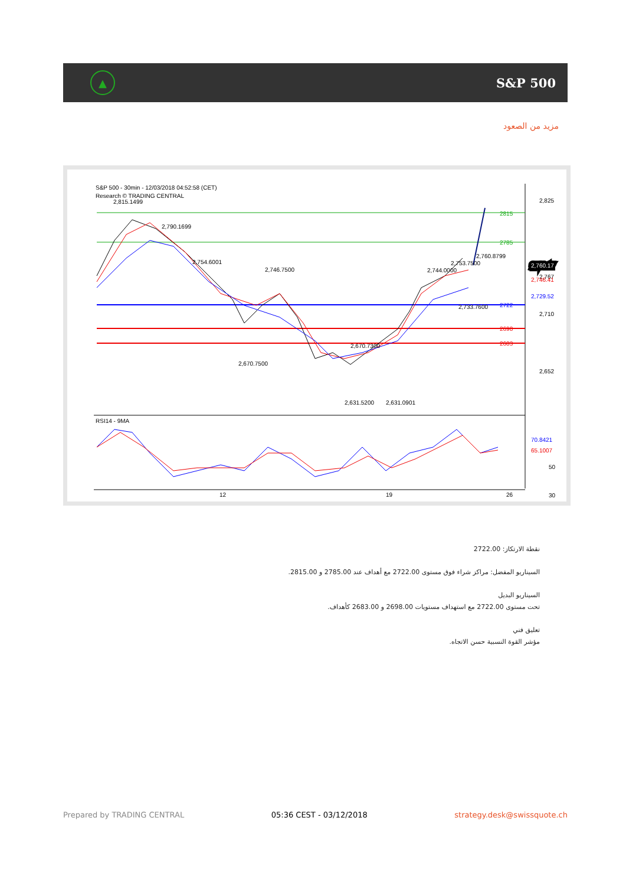▲
S&P 500
مزيد من الصعود
S&P 500 - 30min - 12/03/2018 04:52:58 (CET)
Research © TRADING CENTRAL
2815
2785
2722
2698
2683
2,825
2,767
2,710
2,652
2,760.17
2,746.41
2,729.52
2,815.1499
2,790.1699
2,754.6001
2,746.7500
2,670.7500
2,670.7300
2,631.5200
2,631.0901
2,744.0000
2,753.7500
2,760.8799
2,733.7600
RSI14 - 9MA
70.8421
65.1007
50
30
12
19
26
نقطة الارتكاز: 2722.00
السيناريو المفضل: مراكز شراء فوق مستوى 2722.00 مع أهداف عند 2785.00 و 2815.00.
السيناريو البديل
تحت مستوى 2722.00 مع استهداف مستويات 2698.00 و 2683.00 كأهداف.
تعليق فني
مؤشر القوة النسبية حسن الاتجاه.
Prepared by TRADING CENTRAL 05:36 CEST - 03/12/2018 strategy.desk@swissquote.ch